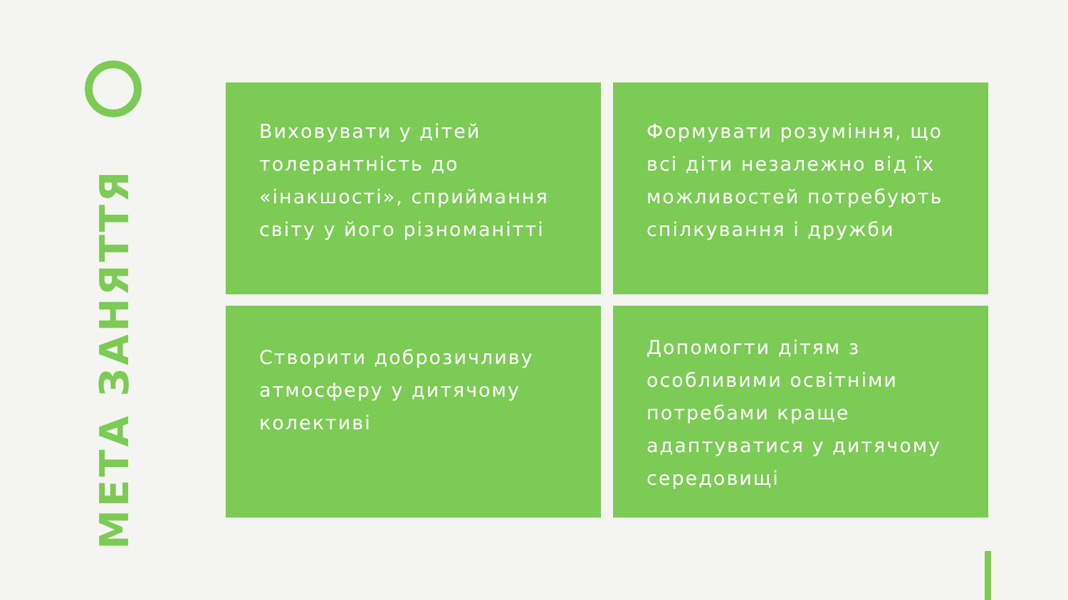МЕТА ЗАНЯТТЯ
Виховувати у дітей толерантність до «інакшості», сприймання світу у його різноманітті
Формувати розуміння, що всі діти незалежно від їх можливостей потребують спілкування і дружби
Створити доброзичливу атмосферу у дитячому колективі
Допомогти дітям з особливими освітніми потребами краще адаптуватися у дитячому середовищі